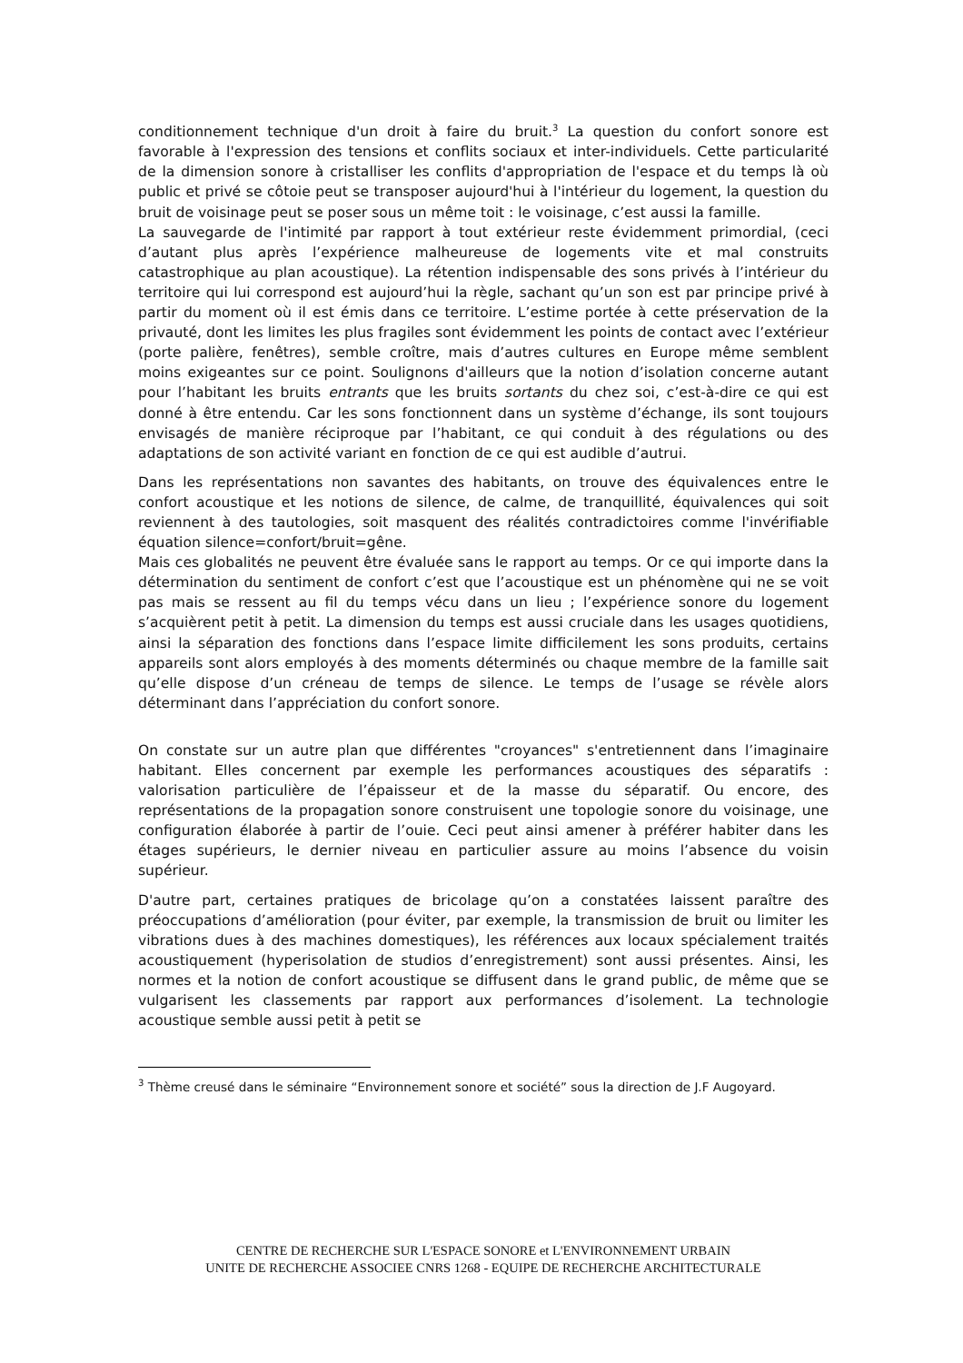conditionnement technique d'un droit à faire du bruit.<sup>3</sup> La question du confort sonore est favorable à l'expression des tensions et conflits sociaux et inter-individuels. Cette particularité de la dimension sonore à cristalliser les conflits d'appropriation de l'espace et du temps là où public et privé se côtoie peut se transposer aujourd'hui à l'intérieur du logement, la question du bruit de voisinage peut se poser sous un même toit : le voisinage, c’est aussi la famille.
La sauvegarde de l'intimité par rapport à tout extérieur reste évidemment primordial, (ceci d’autant plus après l’expérience malheureuse de logements vite et mal construits catastrophique au plan acoustique). La rétention indispensable des sons privés à l’intérieur du territoire qui lui correspond est aujourd’hui la règle, sachant qu’un son est par principe privé à partir du moment où il est émis dans ce territoire. L’estime portée à cette préservation de la privauté, dont les limites les plus fragiles sont évidemment les points de contact avec l’extérieur (porte palière, fenêtres), semble croître, mais d’autres cultures en Europe même semblent moins exigeantes sur ce point. Soulignons d'ailleurs que la notion d’isolation concerne autant pour l’habitant les bruits entrants que les bruits sortants du chez soi, c’est-à-dire ce qui est donné à être entendu. Car les sons fonctionnent dans un système d’échange, ils sont toujours envisagés de manière réciproque par l’habitant, ce qui conduit à des régulations ou des adaptations de son activité variant en fonction de ce qui est audible d’autrui.
Dans les représentations non savantes des habitants, on trouve des équivalences entre le confort acoustique et les notions de silence, de calme, de tranquillité, équivalences qui soit reviennent à des tautologies, soit masquent des réalités contradictoires comme l'invérifiable équation silence=confort/bruit=gêne.
Mais ces globalités ne peuvent être évaluée sans le rapport au temps. Or ce qui importe dans la détermination du sentiment de confort c’est que l’acoustique est un phénomène qui ne se voit pas mais se ressent au fil du temps vécu dans un lieu ; l’expérience sonore du logement s’acquièrent petit à petit. La dimension du temps est aussi cruciale dans les usages quotidiens, ainsi la séparation des fonctions dans l’espace limite difficilement les sons produits, certains appareils sont alors employés à des moments déterminés ou chaque membre de la famille sait qu’elle dispose d’un créneau de temps de silence. Le temps de l’usage se révèle alors déterminant dans l’appréciation du confort sonore.
On constate sur un autre plan que différentes "croyances" s'entretiennent dans l’imaginaire habitant. Elles concernent par exemple les performances acoustiques des séparatifs : valorisation particulière de l’épaisseur et de la masse du séparatif. Ou encore, des représentations de la propagation sonore construisent une topologie sonore du voisinage, une configuration élaborée à partir de l’ouie. Ceci peut ainsi amener à préférer habiter dans les étages supérieurs, le dernier niveau en particulier assure au moins l’absence du voisin supérieur.
D'autre part, certaines pratiques de bricolage qu’on a constatées laissent paraître des préoccupations d’amélioration (pour éviter, par exemple, la transmission de bruit ou limiter les vibrations dues à des machines domestiques), les références aux locaux spécialement traités acoustiquement (hyperisolation de studios d’enregistrement) sont aussi présentes. Ainsi, les normes et la notion de confort acoustique se diffusent dans le grand public, de même que se vulgarisent les classements par rapport aux performances d’isolement. La technologie acoustique semble aussi petit à petit se
<sup>3</sup> Thème creusé dans le séminaire “Environnement sonore et société” sous la direction de J.F Augoyard.
CENTRE DE RECHERCHE SUR L'ESPACE SONORE et L'ENVIRONNEMENT URBAIN
UNITE DE RECHERCHE ASSOCIEE CNRS 1268 - EQUIPE DE RECHERCHE ARCHITECTURALE